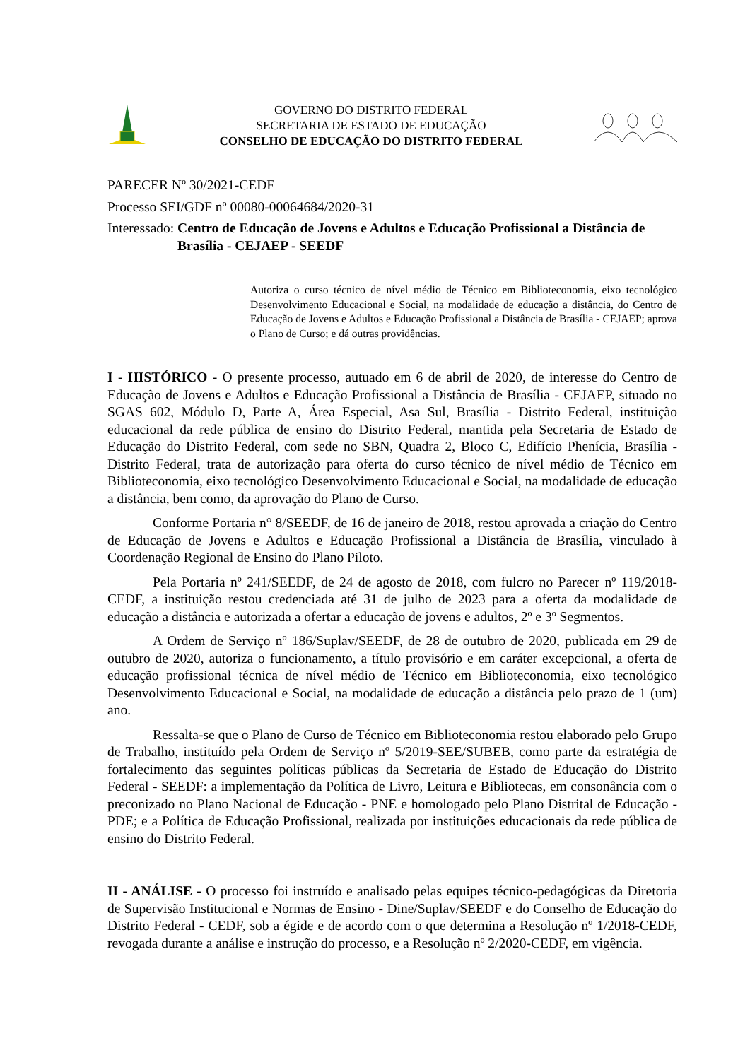GOVERNO DO DISTRITO FEDERAL
SECRETARIA DE ESTADO DE EDUCAÇÃO
CONSELHO DE EDUCAÇÃO DO DISTRITO FEDERAL
PARECER Nº 30/2021-CEDF
Processo SEI/GDF nº 00080-00064684/2020-31
Interessado: Centro de Educação de Jovens e Adultos e Educação Profissional a Distância de Brasília - CEJAEP - SEEDF
Autoriza o curso técnico de nível médio de Técnico em Biblioteconomia, eixo tecnológico Desenvolvimento Educacional e Social, na modalidade de educação a distância, do Centro de Educação de Jovens e Adultos e Educação Profissional a Distância de Brasília - CEJAEP; aprova o Plano de Curso; e dá outras providências.
I - HISTÓRICO - O presente processo, autuado em 6 de abril de 2020, de interesse do Centro de Educação de Jovens e Adultos e Educação Profissional a Distância de Brasília - CEJAEP, situado no SGAS 602, Módulo D, Parte A, Área Especial, Asa Sul, Brasília - Distrito Federal, instituição educacional da rede pública de ensino do Distrito Federal, mantida pela Secretaria de Estado de Educação do Distrito Federal, com sede no SBN, Quadra 2, Bloco C, Edifício Phenícia, Brasília - Distrito Federal, trata de autorização para oferta do curso técnico de nível médio de Técnico em Biblioteconomia, eixo tecnológico Desenvolvimento Educacional e Social, na modalidade de educação a distância, bem como, da aprovação do Plano de Curso.
Conforme Portaria n° 8/SEEDF, de 16 de janeiro de 2018, restou aprovada a criação do Centro de Educação de Jovens e Adultos e Educação Profissional a Distância de Brasília, vinculado à Coordenação Regional de Ensino do Plano Piloto.
Pela Portaria nº 241/SEEDF, de 24 de agosto de 2018, com fulcro no Parecer nº 119/2018-CEDF, a instituição restou credenciada até 31 de julho de 2023 para a oferta da modalidade de educação a distância e autorizada a ofertar a educação de jovens e adultos, 2º e 3º Segmentos.
A Ordem de Serviço nº 186/Suplav/SEEDF, de 28 de outubro de 2020, publicada em 29 de outubro de 2020, autoriza o funcionamento, a título provisório e em caráter excepcional, a oferta de educação profissional técnica de nível médio de Técnico em Biblioteconomia, eixo tecnológico Desenvolvimento Educacional e Social, na modalidade de educação a distância pelo prazo de 1 (um) ano.
Ressalta-se que o Plano de Curso de Técnico em Biblioteconomia restou elaborado pelo Grupo de Trabalho, instituído pela Ordem de Serviço nº 5/2019-SEE/SUBEB, como parte da estratégia de fortalecimento das seguintes políticas públicas da Secretaria de Estado de Educação do Distrito Federal - SEEDF: a implementação da Política de Livro, Leitura e Bibliotecas, em consonância com o preconizado no Plano Nacional de Educação - PNE e homologado pelo Plano Distrital de Educação - PDE; e a Política de Educação Profissional, realizada por instituições educacionais da rede pública de ensino do Distrito Federal.
II - ANÁLISE - O processo foi instruído e analisado pelas equipes técnico-pedagógicas da Diretoria de Supervisão Institucional e Normas de Ensino - Dine/Suplav/SEEDF e do Conselho de Educação do Distrito Federal - CEDF, sob a égide e de acordo com o que determina a Resolução nº 1/2018-CEDF, revogada durante a análise e instrução do processo, e a Resolução nº 2/2020-CEDF, em vigência.